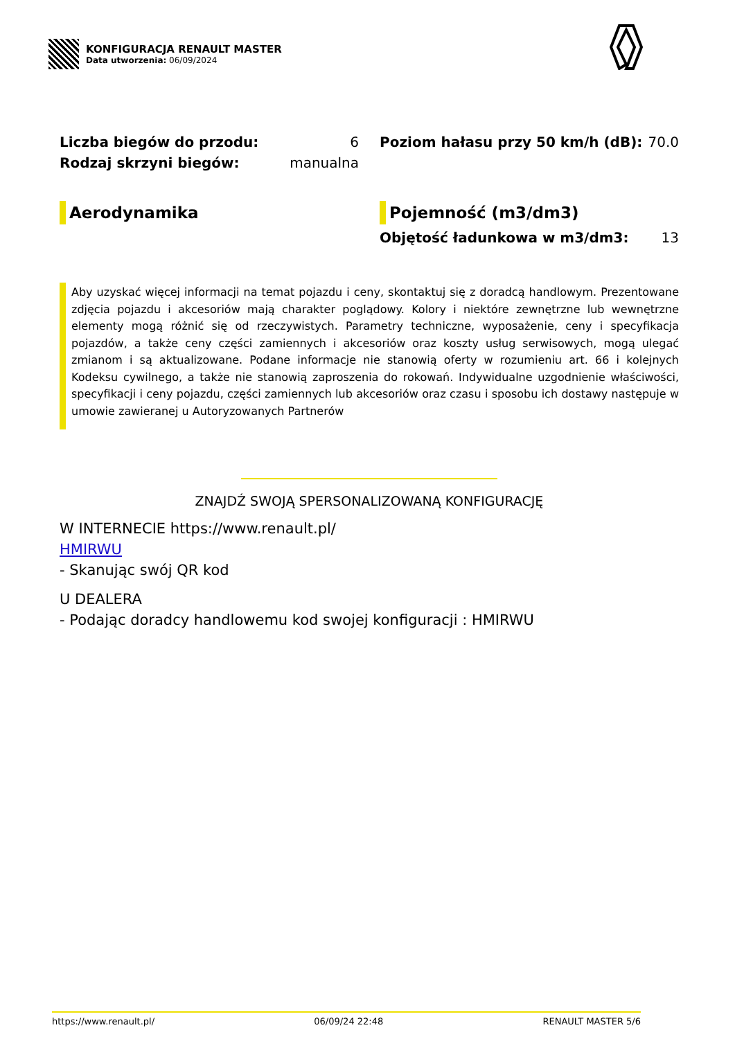KONFIGURACJA RENAULT MASTER
Data utworzenia: 06/09/2024
| Liczba biegów do przodu: | 6 |
| Rodzaj skrzyni biegów: | manualna |
| Poziom hałasu przy 50 km/h (dB): | 70.0 |
Aerodynamika Pojemność (m3/dm3)
| Objętość ładunkowa w m3/dm3: | 13 |
Aby uzyskać więcej informacji na temat pojazdu i ceny, skontaktuj się z doradcą handlowym. Prezentowane zdjęcia pojazdu i akcesoriów mają charakter poglądowy. Kolory i niektóre zewnętrzne lub wewnętrzne elementy mogą różnić się od rzeczywistych. Parametry techniczne, wyposażenie, ceny i specyfikacja pojazdów, a także ceny części zamiennych i akcesoriów oraz koszty usług serwisowych, mogą ulegać zmianom i są aktualizowane. Podane informacje nie stanowią oferty w rozumieniu art. 66 i kolejnych Kodeksu cywilnego, a także nie stanowią zaproszenia do rokowań. Indywidualne uzgodnienie właściwości, specyfikacji i ceny pojazdu, części zamiennych lub akcesoriów oraz czasu i sposobu ich dostawy następuje w umowie zawieranej u Autoryzowanych Partnerów
ZNAJDŹ SWOJĄ SPERSONALIZOWANĄ KONFIGURACJĘ
W INTERNECIE https://www.renault.pl/
HMIRWU
- Skanując swój QR kod
U DEALERA
- Podając doradcy handlowemu kod swojej konfiguracji : HMIRWU
https://www.renault.pl/ 06/09/24 22:48 RENAULT MASTER 5/6